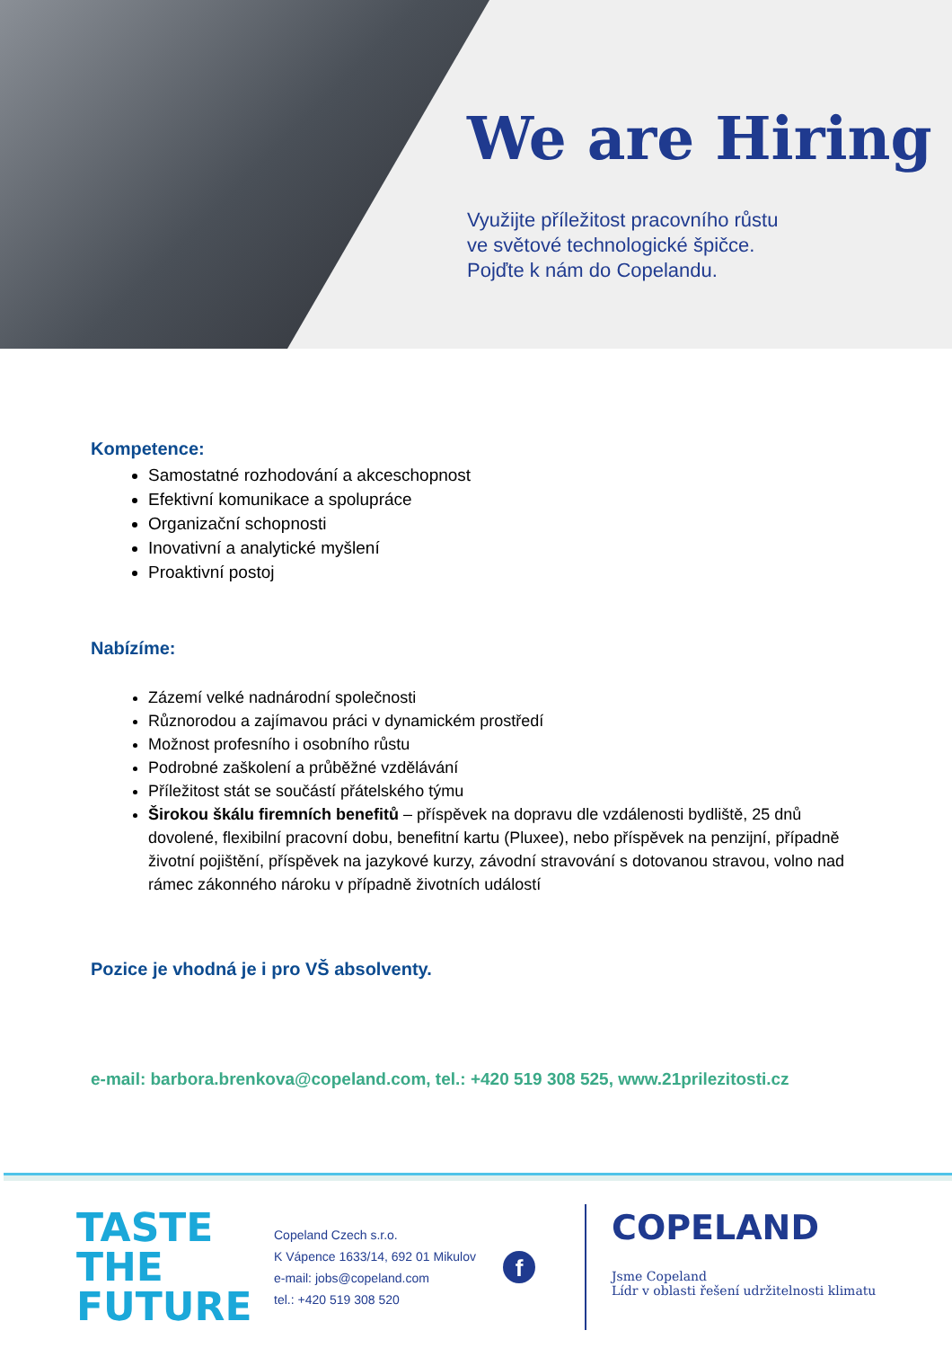We are Hiring
Využijte příležitost pracovního růstu
ve světové technologické špičce.
Pojďte k nám do Copelandu.
Kompetence:
Samostatné rozhodování a akceschopnost
Efektivní komunikace a spolupráce
Organizační schopnosti
Inovativní a analytické myšlení
Proaktivní postoj
Nabízíme:
Zázemí velké nadnárodní společnosti
Různorodou a zajímavou práci v dynamickém prostředí
Možnost profesního i osobního růstu
Podrobné zaškolení a průběžné vzdělávání
Příležitost stát se součástí přátelského týmu
Širokou škálu firemních benefitů – příspěvek na dopravu dle vzdálenosti bydliště, 25 dnů dovolené, flexibilní pracovní dobu, benefitní kartu (Pluxee), nebo příspěvek na penzijní, případně životní pojištění, příspěvek na jazykové kurzy, závodní stravování s dotovanou stravou, volno nad rámec zákonného nároku v případně životních událostí
Pozice je vhodná je i pro VŠ absolventy.
e-mail: barbora.brenkova@copeland.com, tel.: +420 519 308 525, www.21prilezitosti.cz
TASTE THE
FUTURE
Copeland Czech s.r.o.
K Vápence 1633/14, 692 01 Mikulov
e-mail: jobs@copeland.com
tel.: +420 519 308 520
f
COPELAND
Jsme Copeland
Lídr v oblasti řešení udržitelnosti klimatu